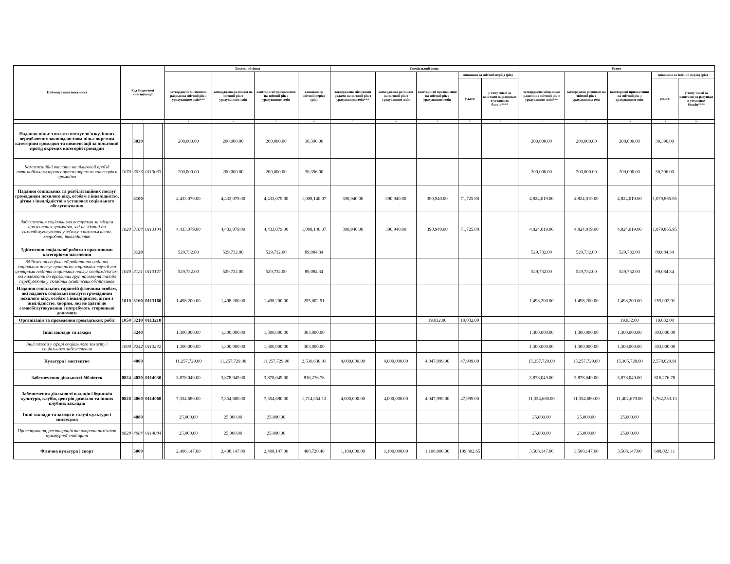| Найменування показника | Код бюджетної класифікації | | | | Загальний фонд | | | | Спеціальний фонд | | | | | Разом | | | | |
| --- | --- | --- | --- | --- | --- | --- | --- | --- | --- | --- | --- | --- | --- | --- | --- | --- | --- | --- |
| | | | | | затверджено місцевими радами на звітний рік з урахуванням змін*** | затверджено розписом на звітний рік з урахуванням змін | кошторисні призначення на звітний рік з урахуванням змін | виконано за звітний період (рік) | затверджено місцевими радами на звітний рік з урахуванням змін*** | затверджено розписом на звітний рік з урахуванням змін | кошторисні призначення на звітний рік з урахуванням змін | виконано за звітний період (рік) | | затверджено місцевими радами на звітний рік з урахуванням змін*** | затверджено розписом на звітний рік з урахуванням змін | кошторисні призначення на звітний рік з урахуванням змін | виконано за звітний період (рік) | |
| | | | | | | | | | | | | усього | у тому числі за коштами на рахунках в установах банків**** | | | | усього | у тому числі за коштами на рахунках в установах банків**** |
| 1 | 2 | | | | 3 | 4 | 5 | 6 | 7 | 8 | 9 | 10 | 11 | 12 | 13 | 14 | 15 | 16 |
| Надання пільг з оплати послуг зв'язку, інших передбачених законодавством пільг окремим категоріям громадян та компенсації за пільговий проїзд окремих категорій громадян | | 3030 | | | 200,000.00 | 200,000.00 | 200,000.00 | 30,396.00 | | | | | | 200,000.00 | 200,000.00 | 200,000.00 | 30,396.00 | |
| Компенсаційні виплати на пільговий проїзд автомобільним транспортом окремим категоріям громадян | 1070 | 3033 | 0113033 | | 200,000.00 | 200,000.00 | 200,000.00 | 30,396.00 | | | | | | 200,000.00 | 200,000.00 | 200,000.00 | 30,396.00 | |
| Надання соціальних та реабілітаційних послуг громадянам похилого віку, особам з інвалідністю, дітям з інвалідністю в установах соціального обслуговування | | 3100 | | | 4,433,079.00 | 4,433,079.00 | 4,433,079.00 | 1,008,140.07 | 390,940.00 | 390,940.00 | 390,940.00 | 71,725.88 | | 4,824,019.00 | 4,824,019.00 | 4,824,019.00 | 1,079,865.95 | |
| Забезпечення соціальними послугами за місцем проживання громадян, які не здатні до самообслуговування у зв'язку з похилим віком, хворобою, інвалідністю | 1020 | 3104 | 0113104 | | 4,433,079.00 | 4,433,079.00 | 4,433,079.00 | 1,008,140.07 | 390,940.00 | 390,940.00 | 390,940.00 | 71,725.88 | | 4,824,019.00 | 4,824,019.00 | 4,824,019.00 | 1,079,865.95 | |
| Здійснення соціальної роботи з вразливими категоріями населення | | 3120 | | | 529,732.00 | 529,732.00 | 529,732.00 | 89,084.34 | | | | | | 529,732.00 | 529,732.00 | 529,732.00 | 89,084.34 | |
| Здійснення соціальної роботи та надання соціальних послуг центрами соціальних служб та центрами надання соціальних послуг особам/сім’ям, які належать до вразливих груп населення та/або перебувають у складних життєвих обставинах | 1040 | 3121 | 0113121 | | 529,732.00 | 529,732.00 | 529,732.00 | 89,084.34 | | | | | | 529,732.00 | 529,732.00 | 529,732.00 | 89,084.34 | |
| Надання соціальних гарантій фізичним особам, які надають соціальні послуги громадянам похилого віку, особам з інвалідністю, дітям з інвалідністю, хворим, які не здатні до самообслуговування і потребують сторонньої допомоги | 1010 | 3160 | 0113160 | | 1,498,200.00 | 1,498,200.00 | 1,498,200.00 | 255,002.91 | | | | | | 1,498,200.00 | 1,498,200.00 | 1,498,200.00 | 255,002.91 | |
| Організація та проведення громадських робіт | 1050 | 3210 | 0113210 | | | | | | | | 19,032.00 | 19,032.00 | | | | 19,032.00 | 19,032.00 | |
| Інші заклади та заходи | | 3240 | | | 1,300,000.00 | 1,300,000.00 | 1,300,000.00 | 303,000.00 | | | | | | 1,300,000.00 | 1,300,000.00 | 1,300,000.00 | 303,000.00 | |
| Інші заходи у сфері соціального захисту і соціального забезпечення | 1090 | 3242 | 0113242 | | 1,300,000.00 | 1,300,000.00 | 1,300,000.00 | 303,000.00 | | | | | | 1,300,000.00 | 1,300,000.00 | 1,300,000.00 | 303,000.00 | |
| Культура і мистецтво | | 4000 | | | 11,257,729.00 | 11,257,729.00 | 11,257,729.00 | 2,530,630.91 | 4,000,000.00 | 4,000,000.00 | 4,047,999.00 | 47,999.00 | | 15,257,729.00 | 15,257,729.00 | 15,305,728.00 | 2,578,629.91 | |
| Забезпечення діяльності бібліотек | 0824 | 4030 | 0114030 | | 3,878,049.00 | 3,878,049.00 | 3,878,049.00 | 816,276.78 | | | | | | 3,878,049.00 | 3,878,049.00 | 3,878,049.00 | 816,276.78 | |
| Забезпечення діяльності палаців і будинків культури, клубів, центрів дозвілля та інших клубних закладів | 0828 | 4060 | 0114060 | | 7,354,680.00 | 7,354,680.00 | 7,354,680.00 | 1,714,354.13 | 4,000,000.00 | 4,000,000.00 | 4,047,999.00 | 47,999.00 | | 11,354,680.00 | 11,354,680.00 | 11,402,679.00 | 1,762,353.13 | |
| Інші заклади та заходи в галузі культури і мистецтва | | 4080 | | | 25,000.00 | 25,000.00 | 25,000.00 | | | | | | | 25,000.00 | 25,000.00 | 25,000.00 | | |
| Проектування, реставрація та охорона пам'яток культурної спадщини | 0829 | 4084 | 0114084 | | 25,000.00 | 25,000.00 | 25,000.00 | | | | | | | 25,000.00 | 25,000.00 | 25,000.00 | | |
| Фізична культура і спорт | | 5000 | | | 2,408,147.00 | 2,408,147.00 | 2,408,147.00 | 488,720.46 | 1,100,000.00 | 1,100,000.00 | 1,100,000.00 | 199,302.65 | | 3,508,147.00 | 3,508,147.00 | 3,508,147.00 | 688,023.11 | |